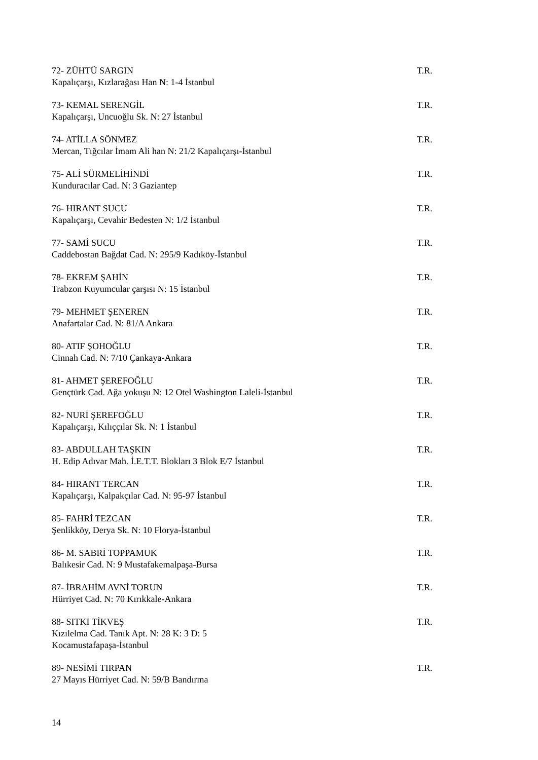72- ZÜHTÜ SARGIN
Kapalıçarşı, Kızlarağası Han N: 1-4 İstanbul
T.R.
73- KEMAL SERENGİL
Kapalıçarşı, Uncuoğlu Sk. N: 27 İstanbul
T.R.
74- ATİLLA SÖNMEZ
Mercan, Tığcılar İmam Ali han N: 21/2 Kapalıçarşı-İstanbul
T.R.
75- ALİ SÜRMELİHİNDİ
Kunduracılar Cad. N: 3 Gaziantep
T.R.
76- HIRANT SUCU
Kapalıçarşı, Cevahir Bedesten N: 1/2 İstanbul
T.R.
77- SAMİ SUCU
Caddebostan Bağdat Cad. N: 295/9 Kadıköy-İstanbul
T.R.
78- EKREM ŞAHİN
Trabzon Kuyumcular çarşısı N: 15 İstanbul
T.R.
79- MEHMET ŞENEREN
Anafartalar Cad. N: 81/A Ankara
T.R.
80- ATIF ŞOHOĞLU
Cinnah Cad. N: 7/10 Çankaya-Ankara
T.R.
81- AHMET ŞEREFOĞLU
Gençtürk Cad. Ağa yokuşu N: 12 Otel Washington Laleli-İstanbul
T.R.
82- NURİ ŞEREFOĞLU
Kapalıçarşı, Kılıççılar Sk. N: 1 İstanbul
T.R.
83- ABDULLAH TAŞKIN
H. Edip Adıvar Mah. İ.E.T.T. Blokları 3 Blok E/7 İstanbul
T.R.
84- HIRANT TERCAN
Kapalıçarşı, Kalpakçılar Cad. N: 95-97 İstanbul
T.R.
85- FAHRİ TEZCAN
Şenlikköy, Derya Sk. N: 10 Florya-İstanbul
T.R.
86- M. SABRİ TOPPAMUK
Balıkesir Cad. N: 9 Mustafakemalpaşa-Bursa
T.R.
87- İBRAHİM AVNİ TORUN
Hürriyet Cad. N: 70 Kırıkkale-Ankara
T.R.
88- SITKI TİKVEŞ
Kızılelma Cad. Tanık Apt. N: 28 K: 3 D: 5
Kocamustafapaşa-İstanbul
T.R.
89- NESİMİ TIRPAN
27 Mayıs Hürriyet Cad. N: 59/B Bandırma
T.R.
14